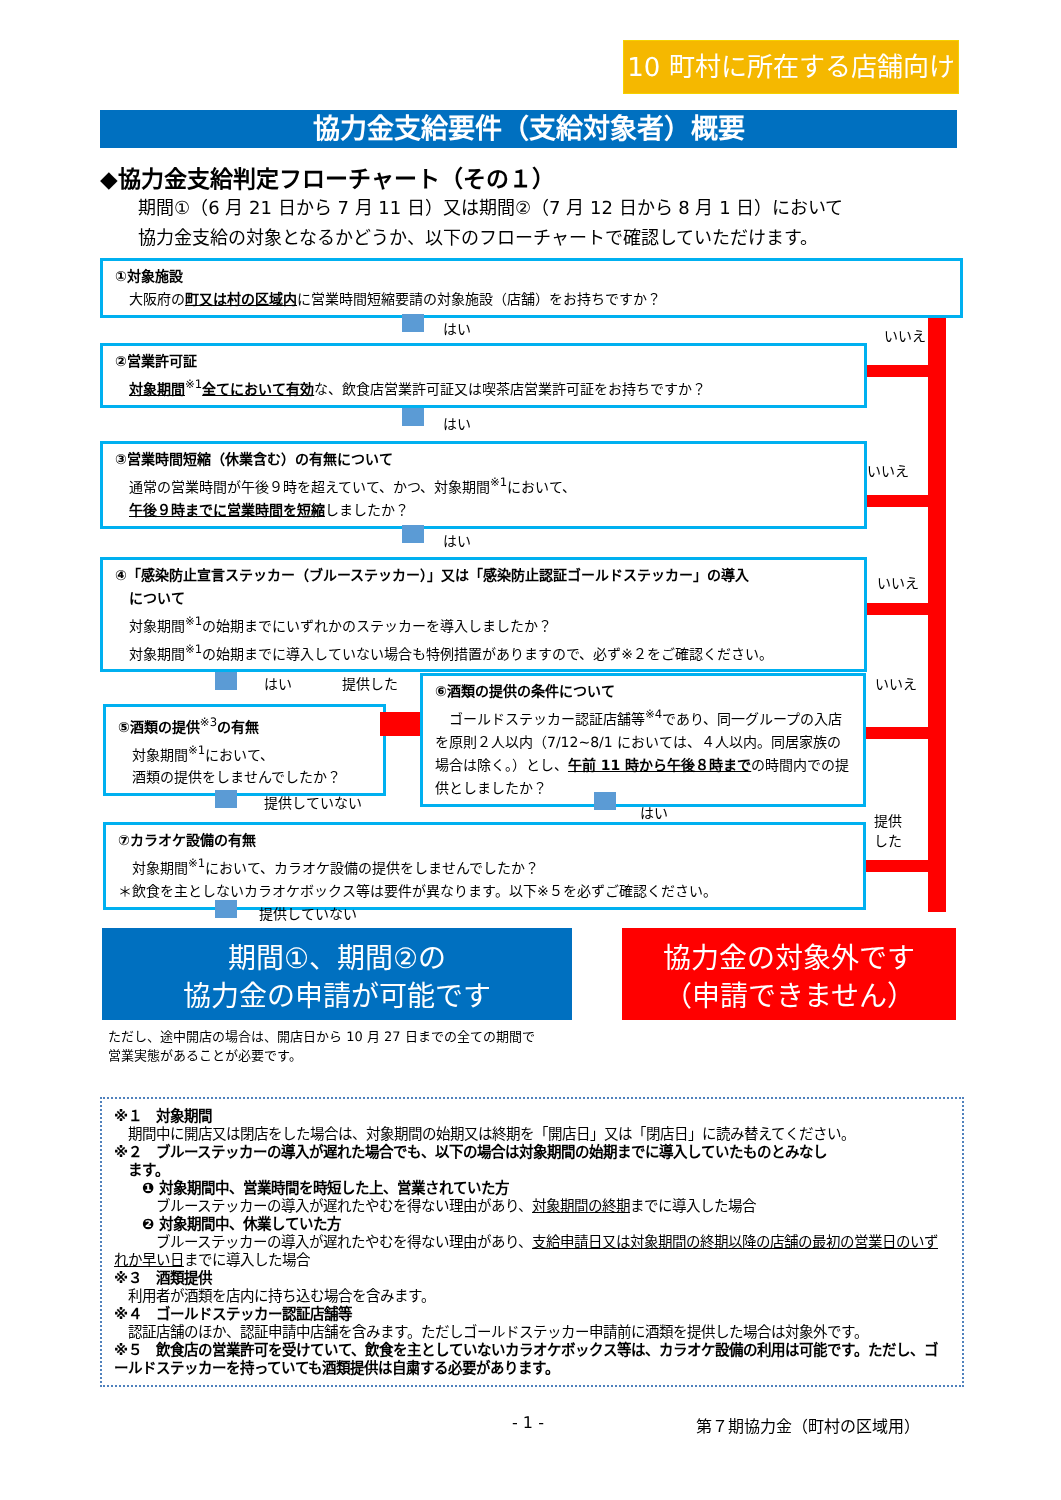10 町村に所在する店舗向け
協力金支給要件（支給対象者）概要
◆協力金支給判定フローチャート（その１）
期間①（6 月 21 日から 7 月 11 日）又は期間②（7 月 12 日から 8 月 1 日）において
協力金支給の対象となるかどうか、以下のフローチャートで確認していただけます。
①対象施設
　大阪府の町又は村の区域内に営業時間短縮要請の対象施設（店舗）をお持ちですか？
はい いいえ
②営業許可証
　対象期間<sup>※1</sup>全てにおいて有効な、飲食店営業許可証又は喫茶店営業許可証をお持ちですか？
はい
いいえ
③営業時間短縮（休業含む）の有無について
　通常の営業時間が午後９時を超えていて、かつ、対象期間<sup>※1</sup>において、
　午後９時までに営業時間を短縮しましたか？
はい
いいえ
④「感染防止宣言ステッカー（ブルーステッカー）」又は「感染防止認証ゴールドステッカー」の導入
　について
　対象期間<sup>※1</sup>の始期までにいずれかのステッカーを導入しましたか？
　対象期間<sup>※1</sup>の始期までに導入していない場合も特例措置がありますので、必ず※２をご確認ください。
はい 提供した いいえ
⑤酒類の提供<sup>※3</sup>の有無
　対象期間<sup>※1</sup>において、
　酒類の提供をしませんでしたか？
⑥酒類の提供の条件について
　ゴールドステッカー認証店舗等<sup>※4</sup>であり、同一グループの入店を原則２人以内（7/12~8/1 においては、４人以内。同居家族の場合は除く。）とし、午前 11 時から午後８時までの時間内での提供としましたか？
提供していない
はい
提供
した
⑦カラオケ設備の有無
　対象期間<sup>※1</sup>において、カラオケ設備の提供をしませんでしたか？
＊飲食を主としないカラオケボックス等は要件が異なります。以下※５を必ずご確認ください。
提供していない
期間①、期間②の
協力金の申請が可能です
協力金の対象外です
（申請できません）
ただし、途中開店の場合は、開店日から 10 月 27 日までの全ての期間で
営業実態があることが必要です。
※１　対象期間
　期間中に開店又は閉店をした場合は、対象期間の始期又は終期を「開店日」又は「閉店日」に読み替えてください。
※２　ブルーステッカーの導入が遅れた場合でも、以下の場合は対象期間の始期までに導入していたものとみなし
　ます。
　　❶ 対象期間中、営業時間を時短した上、営業されていた方
　　　ブルーステッカーの導入が遅れたやむを得ない理由があり、対象期間の終期までに導入した場合
　　❷ 対象期間中、休業していた方
　　　ブルーステッカーの導入が遅れたやむを得ない理由があり、支給申請日又は対象期間の終期以降の店舗の最初の営業日のいずれか早い日までに導入した場合
※３　酒類提供
　利用者が酒類を店内に持ち込む場合を含みます。
※４　ゴールドステッカー認証店舗等
　認証店舗のほか、認証申請中店舗を含みます。ただしゴールドステッカー申請前に酒類を提供した場合は対象外です。
※５　飲食店の営業許可を受けていて、飲食を主としていないカラオケボックス等は、カラオケ設備の利用は可能です。ただし、ゴールドステッカーを持っていても酒類提供は自粛する必要があります。
- 1 - 第７期協力金（町村の区域用）